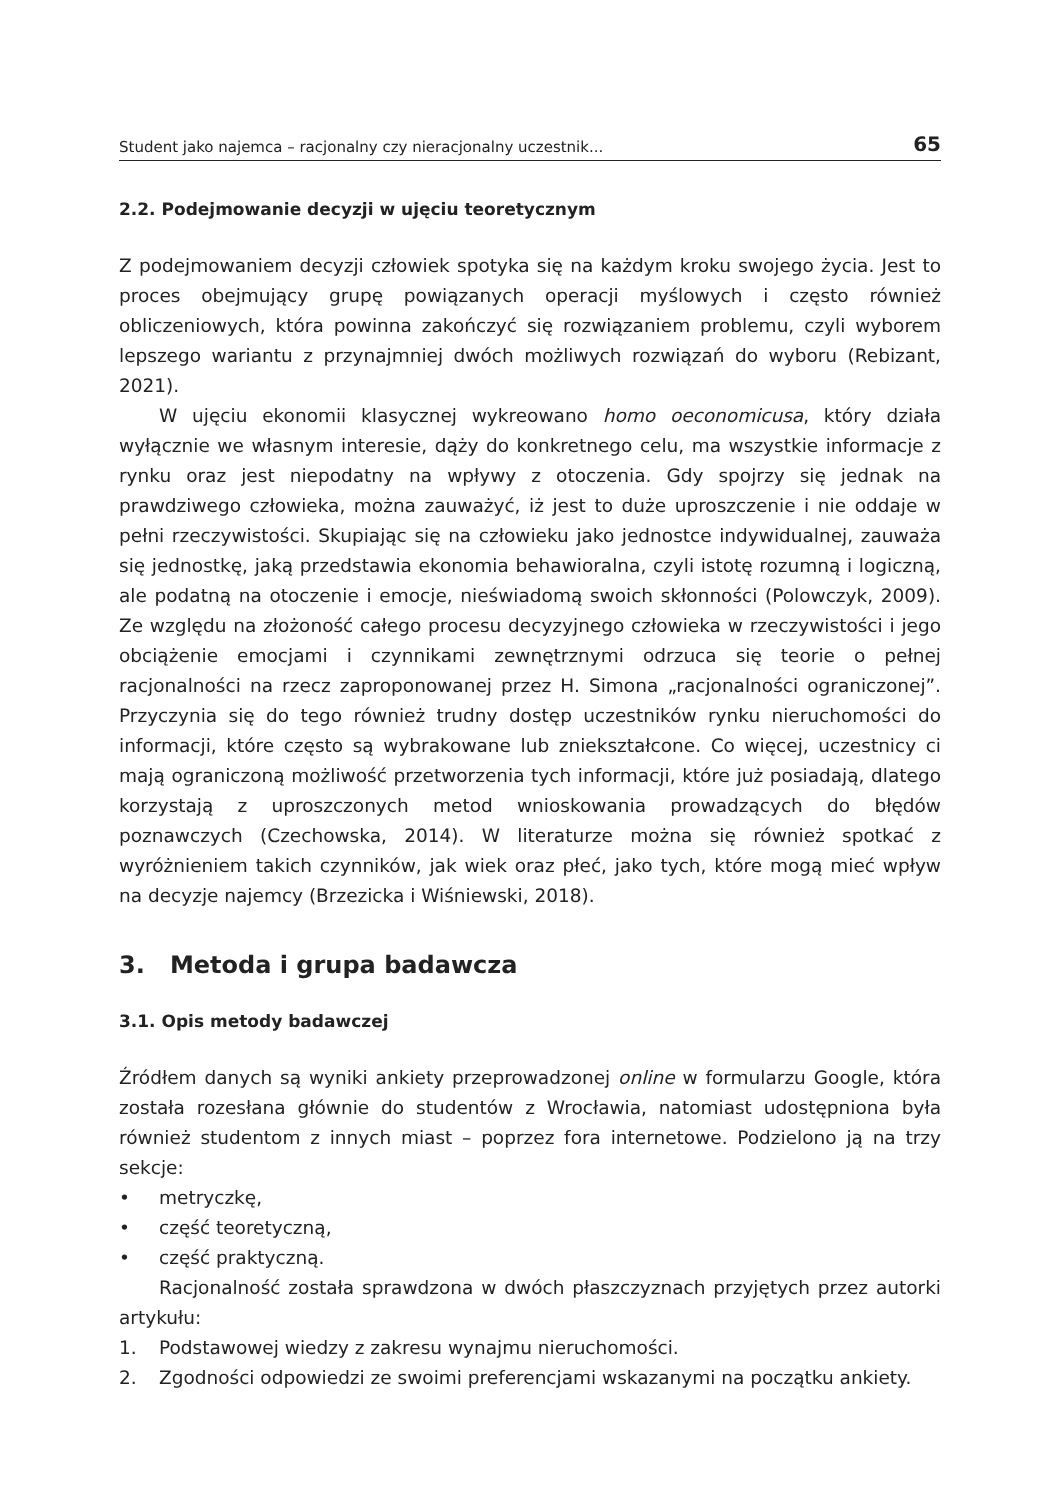Student jako najemca – racjonalny czy nieracjonalny uczestnik... 65
2.2. Podejmowanie decyzji w ujęciu teoretycznym
Z podejmowaniem decyzji człowiek spotyka się na każdym kroku swojego życia. Jest to proces obejmujący grupę powiązanych operacji myślowych i często również obliczeniowych, która powinna zakończyć się rozwiązaniem problemu, czyli wyborem lepszego wariantu z przynajmniej dwóch możliwych rozwiązań do wyboru (Rebizant, 2021).
W ujęciu ekonomii klasycznej wykreowano homo oeconomicusa, który działa wyłącznie we własnym interesie, dąży do konkretnego celu, ma wszystkie informacje z rynku oraz jest niepodatny na wpływy z otoczenia. Gdy spojrzy się jednak na prawdziwego człowieka, można zauważyć, iż jest to duże uproszczenie i nie oddaje w pełni rzeczywistości. Skupiając się na człowieku jako jednostce indywidualnej, zauważa się jednostkę, jaką przedstawia ekonomia behawioralna, czyli istotę rozumną i logiczną, ale podatną na otoczenie i emocje, nieświadomą swoich skłonności (Polowczyk, 2009). Ze względu na złożoność całego procesu decyzyjnego człowieka w rzeczywistości i jego obciążenie emocjami i czynnikami zewnętrznymi odrzuca się teorie o pełnej racjonalności na rzecz zaproponowanej przez H. Simona „racjonalności ograniczonej”. Przyczynia się do tego również trudny dostęp uczestników rynku nieruchomości do informacji, które często są wybrakowane lub zniekształcone. Co więcej, uczestnicy ci mają ograniczoną możliwość przetworzenia tych informacji, które już posiadają, dlatego korzystają z uproszczonych metod wnioskowania prowadzących do błędów poznawczych (Czechowska, 2014). W literaturze można się również spotkać z wyróżnieniem takich czynników, jak wiek oraz płeć, jako tych, które mogą mieć wpływ na decyzje najemcy (Brzezicka i Wiśniewski, 2018).
3. Metoda i grupa badawcza
3.1. Opis metody badawczej
Źródłem danych są wyniki ankiety przeprowadzonej online w formularzu Google, która została rozesłana głównie do studentów z Wrocławia, natomiast udostępniona była również studentom z innych miast – poprzez fora internetowe. Podzielono ją na trzy sekcje:
• metryczkę,
• część teoretyczną,
• część praktyczną.
Racjonalność została sprawdzona w dwóch płaszczyznach przyjętych przez autorki artykułu:
1. Podstawowej wiedzy z zakresu wynajmu nieruchomości.
2. Zgodności odpowiedzi ze swoimi preferencjami wskazanymi na początku ankiety.